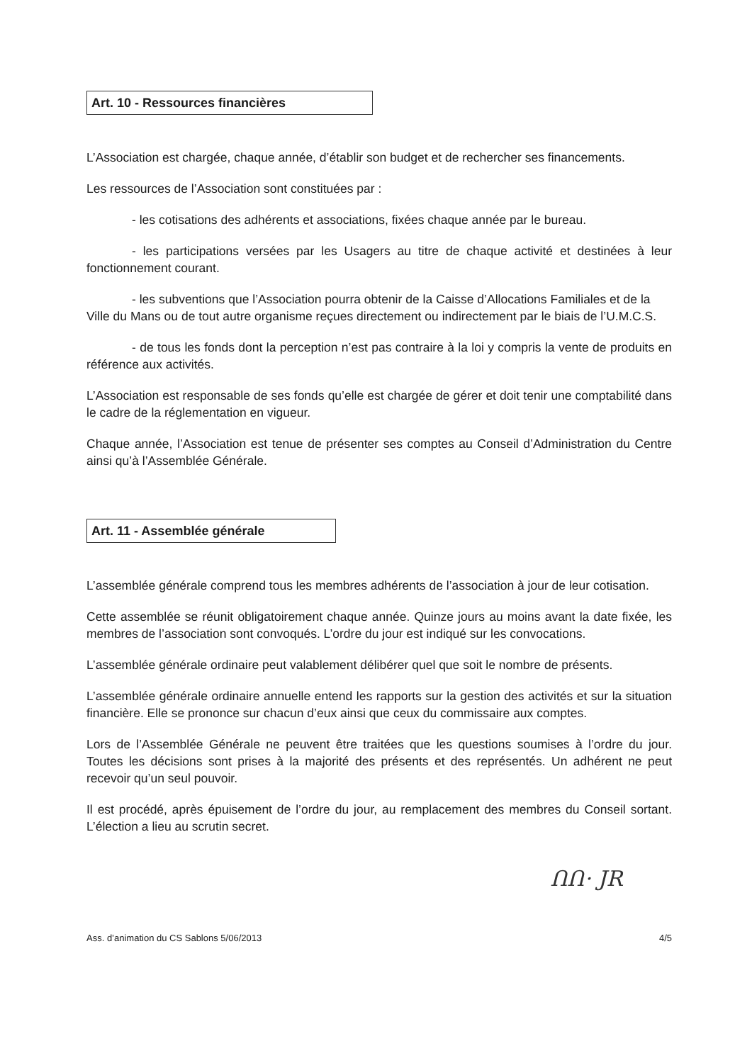Art. 10 - Ressources financières
L’Association est chargée, chaque année, d’établir son budget et de rechercher ses financements.
Les ressources de l’Association sont constituées par :
- les cotisations des adhérents et associations, fixées chaque année par le bureau.
- les participations versées par les Usagers au titre de chaque activité et destinées à leur fonctionnement courant.
- les subventions que l’Association pourra obtenir de la Caisse d’Allocations Familiales et de la Ville du Mans ou de tout autre organisme reçues directement ou indirectement par le biais de l’U.M.C.S.
- de tous les fonds dont la perception n’est pas contraire à la loi y compris la vente de produits en référence aux activités.
L’Association est responsable de ses fonds qu’elle est chargée de gérer et doit tenir une comptabilité dans le cadre de la réglementation en vigueur.
Chaque année, l’Association est tenue de présenter ses comptes au Conseil d’Administration du Centre ainsi qu’à l’Assemblée Générale.
Art. 11 - Assemblée générale
L’assemblée générale comprend tous les membres adhérents de l’association à jour de leur cotisation.
Cette assemblée se réunit obligatoirement chaque année. Quinze jours au moins avant la date fixée, les membres de l’association sont convoqués. L’ordre du jour est indiqué sur les convocations.
L’assemblée générale ordinaire peut valablement délibérer quel que soit le nombre de présents.
L’assemblée générale ordinaire annuelle entend les rapports sur la gestion des activités et sur la situation financière. Elle se prononce sur chacun d’eux ainsi que ceux du commissaire aux comptes.
Lors de l’Assemblée Générale ne peuvent être traitées que les questions soumises à l’ordre du jour. Toutes les décisions sont prises à la majorité des présents et des représentés. Un adhérent ne peut recevoir qu’un seul pouvoir.
Il est procédé, après épuisement de l’ordre du jour, au remplacement des membres du Conseil sortant. L’élection a lieu au scrutin secret.
ՈՈ· JR
Ass. d’animation du CS Sablons 5/06/2013 4/5